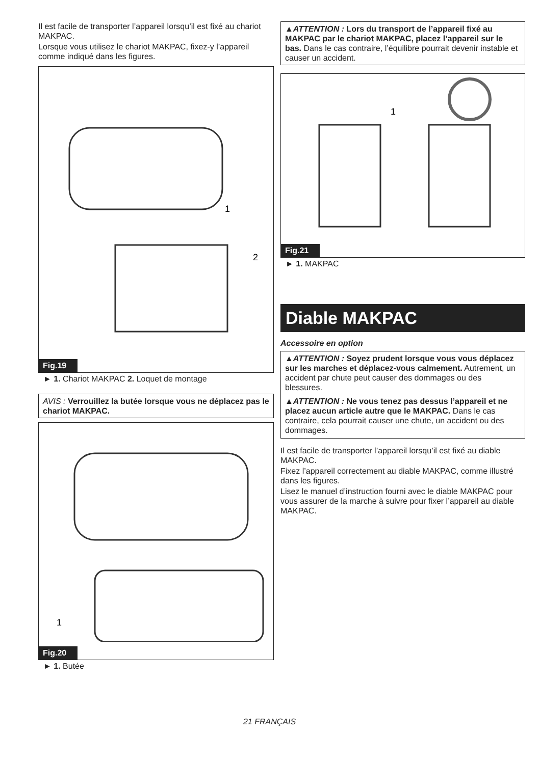Il est facile de transporter l’appareil lorsqu’il est fixé au chariot MAKPAC.
Lorsque vous utilisez le chariot MAKPAC, fixez-y l’appareil comme indiqué dans les figures.
1
2
Fig.19
► 1. Chariot MAKPAC 2. Loquet de montage
AVIS : Verrouillez la butée lorsque vous ne déplacez pas le chariot MAKPAC.
1
Fig.20
► 1. Butée
▲ATTENTION : Lors du transport de l’appareil fixé au MAKPAC par le chariot MAKPAC, placez l’appareil sur le bas. Dans le cas contraire, l’équilibre pourrait devenir instable et causer un accident.
1
Fig.21
► 1. MAKPAC
Diable MAKPAC
Accessoire en option
▲ATTENTION : Soyez prudent lorsque vous vous déplacez sur les marches et déplacez-vous calmement. Autrement, un accident par chute peut causer des dommages ou des blessures.
▲ATTENTION : Ne vous tenez pas dessus l’appareil et ne placez aucun article autre que le MAKPAC. Dans le cas contraire, cela pourrait causer une chute, un accident ou des dommages.
Il est facile de transporter l’appareil lorsqu’il est fixé au diable MAKPAC.
Fixez l’appareil correctement au diable MAKPAC, comme illustré dans les figures.
Lisez le manuel d’instruction fourni avec le diable MAKPAC pour vous assurer de la marche à suivre pour fixer l’appareil au diable MAKPAC.
21 FRANÇAIS